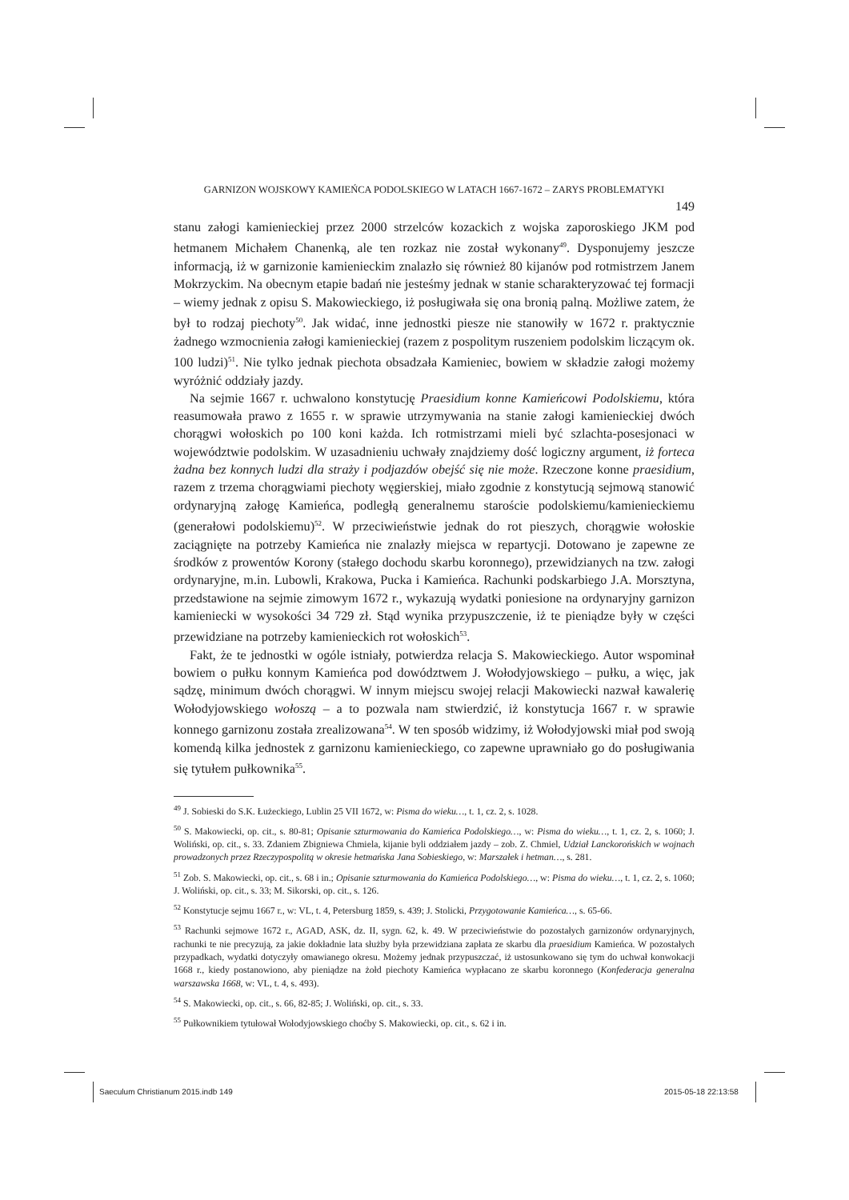GARNIZON WOJSKOWY KAMIEŃCA PODOLSKIEGO W LATACH 1667-1672 – ZARYS PROBLEMATYKI
149
stanu załogi kamienieckiej przez 2000 strzelców kozackich z wojska zaporoskiego JKM pod hetmanem Michałem Chanenką, ale ten rozkaz nie został wykonany<sup>49</sup>. Dysponujemy jeszcze informacją, iż w garnizonie kamienieckim znalazło się również 80 kijanów pod rotmistrzem Janem Mokrzyckim. Na obecnym etapie badań nie jesteśmy jednak w stanie scharakteryzować tej formacji – wiemy jednak z opisu S. Makowieckiego, iż posługiwała się ona bronią palną. Możliwe zatem, że był to rodzaj piechoty<sup>50</sup>. Jak widać, inne jednostki piesze nie stanowiły w 1672 r. praktycznie żadnego wzmocnienia załogi kamienieckiej (razem z pospolitym ruszeniem podolskim liczącym ok. 100 ludzi)<sup>51</sup>. Nie tylko jednak piechota obsadzała Kamieniec, bowiem w składzie załogi możemy wyróżnić oddziały jazdy.
Na sejmie 1667 r. uchwalono konstytucję Praesidium konne Kamieńcowi Podolskiemu, która reasumowała prawo z 1655 r. w sprawie utrzymywania na stanie załogi kamienieckiej dwóch chorągwi wołoskich po 100 koni każda. Ich rotmistrzami mieli być szlachta-posesjonaci w województwie podolskim. W uzasadnieniu uchwały znajdziemy dość logiczny argument, iż forteca żadna bez konnych ludzi dla straży i podjazdów obejść się nie może. Rzeczone konne praesidium, razem z trzema chorągwiami piechoty węgierskiej, miało zgodnie z konstytucją sejmową stanowić ordynaryjną załogę Kamieńca, podległą generalnemu staroście podolskiemu/kamienieckiemu (generałowi podolskiemu)<sup>52</sup>. W przeciwieństwie jednak do rot pieszych, chorągwie wołoskie zaciągnięte na potrzeby Kamieńca nie znalazły miejsca w repartycji. Dotowano je zapewne ze środków z prowentów Korony (stałego dochodu skarbu koronnego), przewidzianych na tzw. załogi ordynaryjne, m.in. Lubowli, Krakowa, Pucka i Kamieńca. Rachunki podskarbiego J.A. Morsztyna, przedstawione na sejmie zimowym 1672 r., wykazują wydatki poniesione na ordynaryjny garnizon kamieniecki w wysokości 34 729 zł. Stąd wynika przypuszczenie, iż te pieniądze były w części przewidziane na potrzeby kamienieckich rot wołoskich<sup>53</sup>.
Fakt, że te jednostki w ogóle istniały, potwierdza relacja S. Makowieckiego. Autor wspominał bowiem o pułku konnym Kamieńca pod dowództwem J. Wołodyjowskiego – pułku, a więc, jak sądzę, minimum dwóch chorągwi. W innym miejscu swojej relacji Makowiecki nazwał kawalerię Wołodyjowskiego wołoszą – a to pozwala nam stwierdzić, iż konstytucja 1667 r. w sprawie konnego garnizonu została zrealizowana<sup>54</sup>. W ten sposób widzimy, iż Wołodyjowski miał pod swoją komendą kilka jednostek z garnizonu kamienieckiego, co zapewne uprawniało go do posługiwania się tytułem pułkownika<sup>55</sup>.
<sup>49</sup> J. Sobieski do S.K. Łużeckiego, Lublin 25 VII 1672, w: Pisma do wieku…, t. 1, cz. 2, s. 1028.
<sup>50</sup> S. Makowiecki, op. cit., s. 80-81; Opisanie szturmowania do Kamieńca Podolskiego…, w: Pisma do wieku…, t. 1, cz. 2, s. 1060; J. Woliński, op. cit., s. 33. Zdaniem Zbigniewa Chmiela, kijanie byli oddziałem jazdy – zob. Z. Chmiel, Udział Lanckorońskich w wojnach prowadzonych przez Rzeczypospolitą w okresie hetmańska Jana Sobieskiego, w: Marszałek i hetman…, s. 281.
<sup>51</sup> Zob. S. Makowiecki, op. cit., s. 68 i in.; Opisanie szturmowania do Kamieńca Podolskiego…, w: Pisma do wieku…, t. 1, cz. 2, s. 1060; J. Woliński, op. cit., s. 33; M. Sikorski, op. cit., s. 126.
<sup>52</sup> Konstytucje sejmu 1667 r., w: VL, t. 4, Petersburg 1859, s. 439; J. Stolicki, Przygotowanie Kamieńca…, s. 65-66.
<sup>53</sup> Rachunki sejmowe 1672 r., AGAD, ASK, dz. II, sygn. 62, k. 49. W przeciwieństwie do pozostałych garnizonów ordynaryjnych, rachunki te nie precyzują, za jakie dokładnie lata służby była przewidziana zapłata ze skarbu dla praesidium Kamieńca. W pozostałych przypadkach, wydatki dotyczyły omawianego okresu. Możemy jednak przypuszczać, iż ustosunkowano się tym do uchwał konwokacji 1668 r., kiedy postanowiono, aby pieniądze na żołd piechoty Kamieńca wypłacano ze skarbu koronnego (Konfederacja generalna warszawska 1668, w: VL, t. 4, s. 493).
<sup>54</sup> S. Makowiecki, op. cit., s. 66, 82-85; J. Woliński, op. cit., s. 33.
<sup>55</sup> Pułkownikiem tytułował Wołodyjowskiego choćby S. Makowiecki, op. cit., s. 62 i in.
Saeculum Christianum 2015.indb 149
2015-05-18 22:13:58